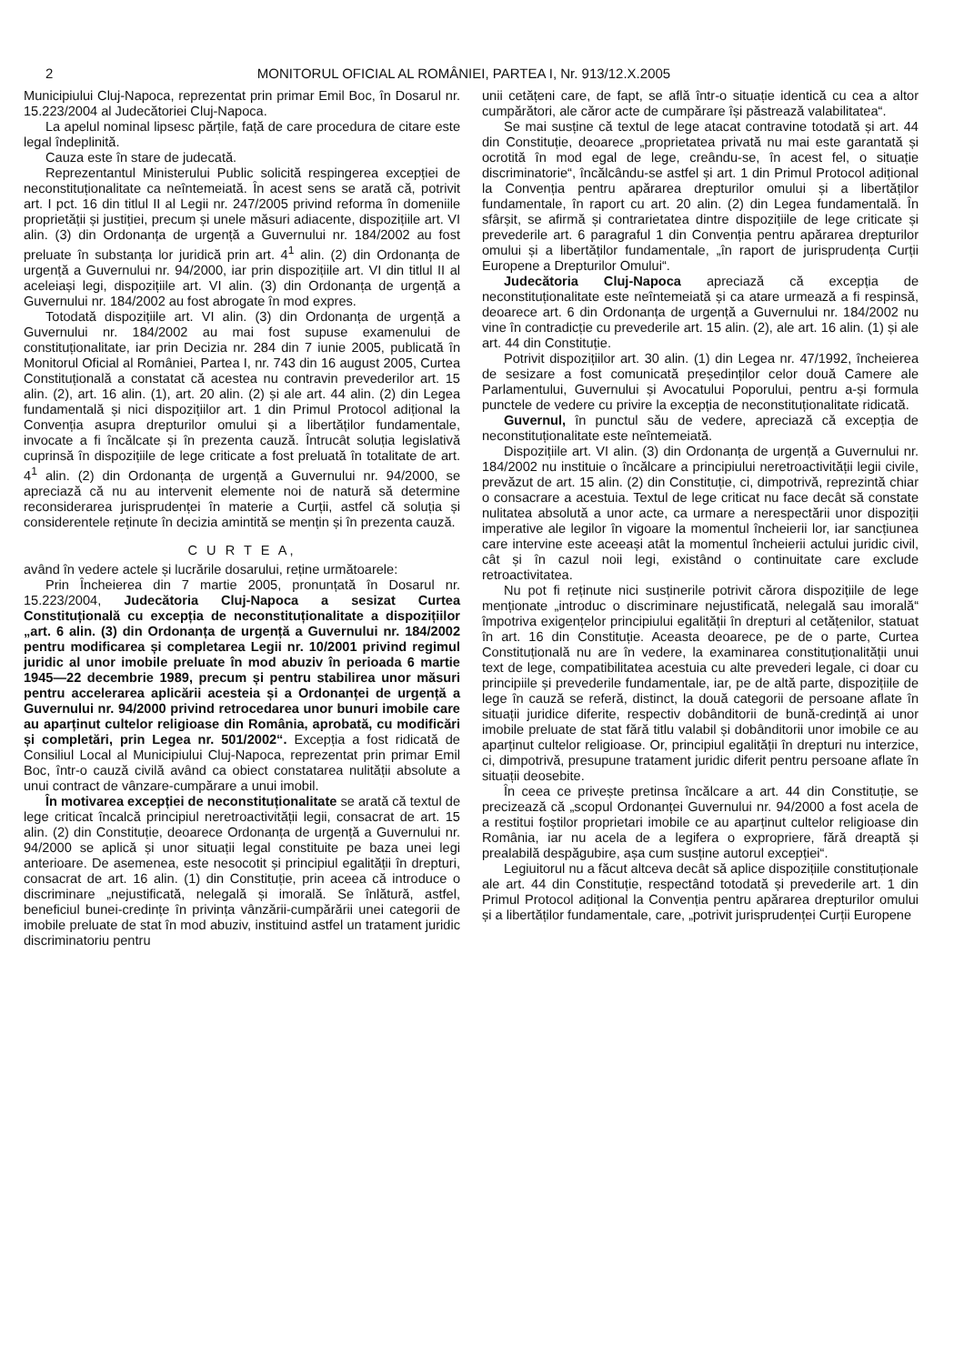2 MONITORUL OFICIAL AL ROMÂNIEI, PARTEA I, Nr. 913/12.X.2005
Municipiului Cluj-Napoca, reprezentat prin primar Emil Boc, în Dosarul nr. 15.223/2004 al Judecătoriei Cluj-Napoca.
La apelul nominal lipsesc părțile, față de care procedura de citare este legal îndeplinită.
Cauza este în stare de judecată.
Reprezentantul Ministerului Public solicită respingerea excepției de neconstituționalitate ca neîntemeiată. În acest sens se arată că, potrivit art. I pct. 16 din titlul II al Legii nr. 247/2005 privind reforma în domeniile proprietății și justiției, precum și unele măsuri adiacente, dispozițiile art. VI alin. (3) din Ordonanța de urgență a Guvernului nr. 184/2002 au fost preluate în substanța lor juridică prin art. 4<sup>1</sup> alin. (2) din Ordonanța de urgență a Guvernului nr. 94/2000, iar prin dispozițiile art. VI din titlul II al aceleiași legi, dispozițiile art. VI alin. (3) din Ordonanța de urgență a Guvernului nr. 184/2002 au fost abrogate în mod expres.
Totodată dispozițiile art. VI alin. (3) din Ordonanța de urgență a Guvernului nr. 184/2002 au mai fost supuse examenului de constituționalitate, iar prin Decizia nr. 284 din 7 iunie 2005, publicată în Monitorul Oficial al României, Partea I, nr. 743 din 16 august 2005, Curtea Constituțională a constatat că acestea nu contravin prevederilor art. 15 alin. (2), art. 16 alin. (1), art. 20 alin. (2) și ale art. 44 alin. (2) din Legea fundamentală și nici dispozițiilor art. 1 din Primul Protocol adițional la Convenția asupra drepturilor omului și a libertăților fundamentale, invocate a fi încălcate și în prezenta cauză. Întrucât soluția legislativă cuprinsă în dispozițiile de lege criticate a fost preluată în totalitate de art. 4<sup>1</sup> alin. (2) din Ordonanța de urgență a Guvernului nr. 94/2000, se apreciază că nu au intervenit elemente noi de natură să determine reconsiderarea jurisprudenței în materie a Curții, astfel că soluția și considerentele reținute în decizia amintită se mențin și în prezenta cauză.
C U R T E A,
având în vedere actele și lucrările dosarului, reține următoarele:
Prin Încheierea din 7 martie 2005, pronunțată în Dosarul nr. 15.223/2004, Judecătoria Cluj-Napoca a sesizat Curtea Constituțională cu excepția de neconstituționalitate a dispozițiilor „art. 6 alin. (3) din Ordonanța de urgență a Guvernului nr. 184/2002 pentru modificarea și completarea Legii nr. 10/2001 privind regimul juridic al unor imobile preluate în mod abuziv în perioada 6 martie 1945—22 decembrie 1989, precum și pentru stabilirea unor măsuri pentru accelerarea aplicării acesteia și a Ordonanței de urgență a Guvernului nr. 94/2000 privind retrocedarea unor bunuri imobile care au aparținut cultelor religioase din România, aprobată, cu modificări și completări, prin Legea nr. 501/2002“. Excepția a fost ridicată de Consiliul Local al Municipiului Cluj-Napoca, reprezentat prin primar Emil Boc, într-o cauză civilă având ca obiect constatarea nulității absolute a unui contract de vânzare-cumpărare a unui imobil.
În motivarea excepției de neconstituționalitate se arată că textul de lege criticat încalcă principiul neretroactivității legii, consacrat de art. 15 alin. (2) din Constituție, deoarece Ordonanța de urgență a Guvernului nr. 94/2000 se aplică și unor situații legal constituite pe baza unei legi anterioare. De asemenea, este nesocotit și principiul egalității în drepturi, consacrat de art. 16 alin. (1) din Constituție, prin aceea că introduce o discriminare „nejustificată, nelegală și imorală. Se înlătură, astfel, beneficiul bunei-credințe în privința vânzării-cumpărării unei categorii de imobile preluate de stat în mod abuziv, instituind astfel un tratament juridic discriminatoriu pentru
unii cetățeni care, de fapt, se află într-o situație identică cu cea a altor cumpărători, ale căror acte de cumpărare își păstrează valabilitatea“.
Se mai susține că textul de lege atacat contravine totodată și art. 44 din Constituție, deoarece „proprietatea privată nu mai este garantată și ocrotită în mod egal de lege, creându-se, în acest fel, o situație discriminatorie“, încălcându-se astfel și art. 1 din Primul Protocol adițional la Convenția pentru apărarea drepturilor omului și a libertăților fundamentale, în raport cu art. 20 alin. (2) din Legea fundamentală. În sfârșit, se afirmă și contrarietatea dintre dispozițiile de lege criticate și prevederile art. 6 paragraful 1 din Convenția pentru apărarea drepturilor omului și a libertăților fundamentale, „în raport de jurisprudența Curții Europene a Drepturilor Omului“.
Judecătoria Cluj-Napoca apreciază că excepția de neconstituționalitate este neîntemeiată și ca atare urmează a fi respinsă, deoarece art. 6 din Ordonanța de urgență a Guvernului nr. 184/2002 nu vine în contradicție cu prevederile art. 15 alin. (2), ale art. 16 alin. (1) și ale art. 44 din Constituție.
Potrivit dispozițiilor art. 30 alin. (1) din Legea nr. 47/1992, încheierea de sesizare a fost comunicată președinților celor două Camere ale Parlamentului, Guvernului și Avocatului Poporului, pentru a-și formula punctele de vedere cu privire la excepția de neconstituționalitate ridicată.
Guvernul, în punctul său de vedere, apreciază că excepția de neconstituționalitate este neîntemeiată.
Dispozițiile art. VI alin. (3) din Ordonanța de urgență a Guvernului nr. 184/2002 nu instituie o încălcare a principiului neretroactivității legii civile, prevăzut de art. 15 alin. (2) din Constituție, ci, dimpotrivă, reprezintă chiar o consacrare a acestuia. Textul de lege criticat nu face decât să constate nulitatea absolută a unor acte, ca urmare a nerespectării unor dispoziții imperative ale legilor în vigoare la momentul încheierii lor, iar sancțiunea care intervine este aceeași atât la momentul încheierii actului juridic civil, cât și în cazul noii legi, existând o continuitate care exclude retroactivitatea.
Nu pot fi reținute nici susținerile potrivit cărora dispozițiile de lege menționate „introduc o discriminare nejustificată, nelegală sau imorală“ împotriva exigențelor principiului egalității în drepturi al cetățenilor, statuat în art. 16 din Constituție. Aceasta deoarece, pe de o parte, Curtea Constituțională nu are în vedere, la examinarea constituționalității unui text de lege, compatibilitatea acestuia cu alte prevederi legale, ci doar cu principiile și prevederile fundamentale, iar, pe de altă parte, dispozițiile de lege în cauză se referă, distinct, la două categorii de persoane aflate în situații juridice diferite, respectiv dobânditorii de bună-credință ai unor imobile preluate de stat fără titlu valabil și dobânditorii unor imobile ce au aparținut cultelor religioase. Or, principiul egalității în drepturi nu interzice, ci, dimpotrivă, presupune tratament juridic diferit pentru persoane aflate în situații deosebite.
În ceea ce privește pretinsa încălcare a art. 44 din Constituție, se precizează că „scopul Ordonanței Guvernului nr. 94/2000 a fost acela de a restitui foștilor proprietari imobile ce au aparținut cultelor religioase din România, iar nu acela de a legifera o expropriere, fără dreaptă și prealabilă despăgubire, așa cum susține autorul excepției“.
Legiuitorul nu a făcut altceva decât să aplice dispozițiile constituționale ale art. 44 din Constituție, respectând totodată și prevederile art. 1 din Primul Protocol adițional la Convenția pentru apărarea drepturilor omului și a libertăților fundamentale, care, „potrivit jurisprudenței Curții Europene